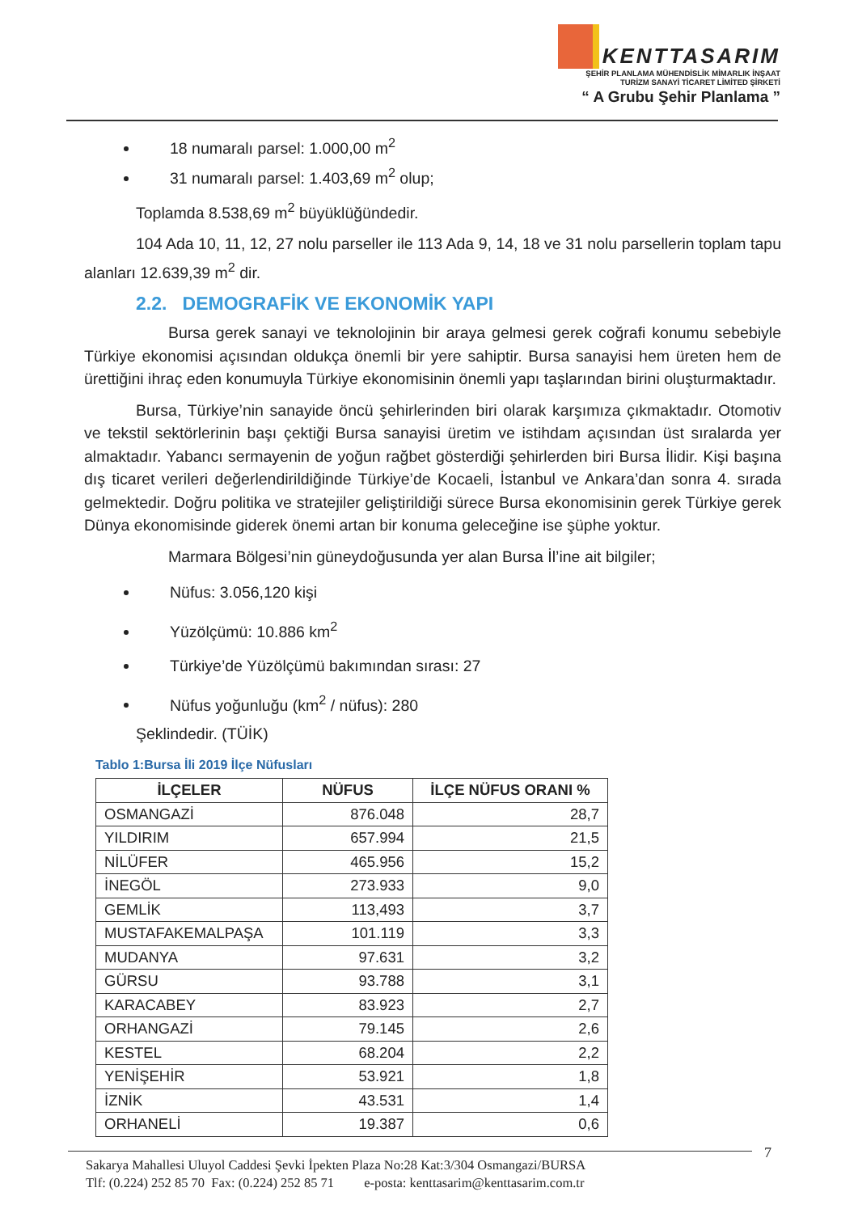KENTTASARIM
ŞEHİR PLANLAMA MÜHENDİSLİK MİMARLIK İNŞAAT
TURİZM SANAYİ TİCARET LİMİTED ŞİRKETİ
“ A Grubu Şehir Planlama ”
18 numaralı parsel: 1.000,00 m<sup>2</sup>
31 numaralı parsel: 1.403,69 m<sup>2</sup> olup;
Toplamda 8.538,69 m<sup>2</sup> büyüklüğündedir.
104 Ada 10, 11, 12, 27 nolu parseller ile 113 Ada 9, 14, 18 ve 31 nolu parsellerin toplam tapu alanları 12.639,39 m<sup>2</sup> dir.
2.2. DEMOGRAFİK VE EKONOMİK YAPI
Bursa gerek sanayi ve teknolojinin bir araya gelmesi gerek coğrafi konumu sebebiyle Türkiye ekonomisi açısından oldukça önemli bir yere sahiptir. Bursa sanayisi hem üreten hem de ürettiğini ihraç eden konumuyla Türkiye ekonomisinin önemli yapı taşlarından birini oluşturmaktadır.
Bursa, Türkiye’nin sanayide öncü şehirlerinden biri olarak karşımıza çıkmaktadır. Otomotiv ve tekstil sektörlerinin başı çektiği Bursa sanayisi üretim ve istihdam açısından üst sıralarda yer almaktadır. Yabancı sermayenin de yoğun rağbet gösterdiği şehirlerden biri Bursa İlidir. Kişi başına dış ticaret verileri değerlendirildiğinde Türkiye’de Kocaeli, İstanbul ve Ankara’dan sonra 4. sırada gelmektedir. Doğru politika ve stratejiler geliştirildiği sürece Bursa ekonomisinin gerek Türkiye gerek Dünya ekonomisinde giderek önemi artan bir konuma geleceğine ise şüphe yoktur.
Marmara Bölgesi’nin güneydoğusunda yer alan Bursa İl’ine ait bilgiler;
Nüfus: 3.056,120 kişi
Yüzölçümü: 10.886 km<sup>2</sup>
Türkiye’de Yüzölçümü bakımından sırası: 27
Nüfus yoğunluğu (km<sup>2</sup> / nüfus): 280
Şeklindedir. (TÜİK)
Tablo 1:Bursa İli 2019 İlçe Nüfusları
| İLÇELER | NÜFUS | İLÇE NÜFUS ORANI % |
| --- | --- | --- |
| OSMANGAZİ | 876.048 | 28,7 |
| YILDIRIM | 657.994 | 21,5 |
| NİLÜFER | 465.956 | 15,2 |
| İNEGÖL | 273.933 | 9,0 |
| GEMLİK | 113,493 | 3,7 |
| MUSTAFAKEMALPAŞA | 101.119 | 3,3 |
| MUDANYA | 97.631 | 3,2 |
| GÜRSU | 93.788 | 3,1 |
| KARACABEY | 83.923 | 2,7 |
| ORHANGAZİ | 79.145 | 2,6 |
| KESTEL | 68.204 | 2,2 |
| YENİŞEHİR | 53.921 | 1,8 |
| İZNİK | 43.531 | 1,4 |
| ORHANELİ | 19.387 | 0,6 |
7
Sakarya Mahallesi Uluyol Caddesi Şevki İpekten Plaza No:28 Kat:3/304 Osmangazi/BURSA
Tlf: (0.224) 252 85 70 Fax: (0.224) 252 85 71 e-posta: kenttasarim@kenttasarim.com.tr